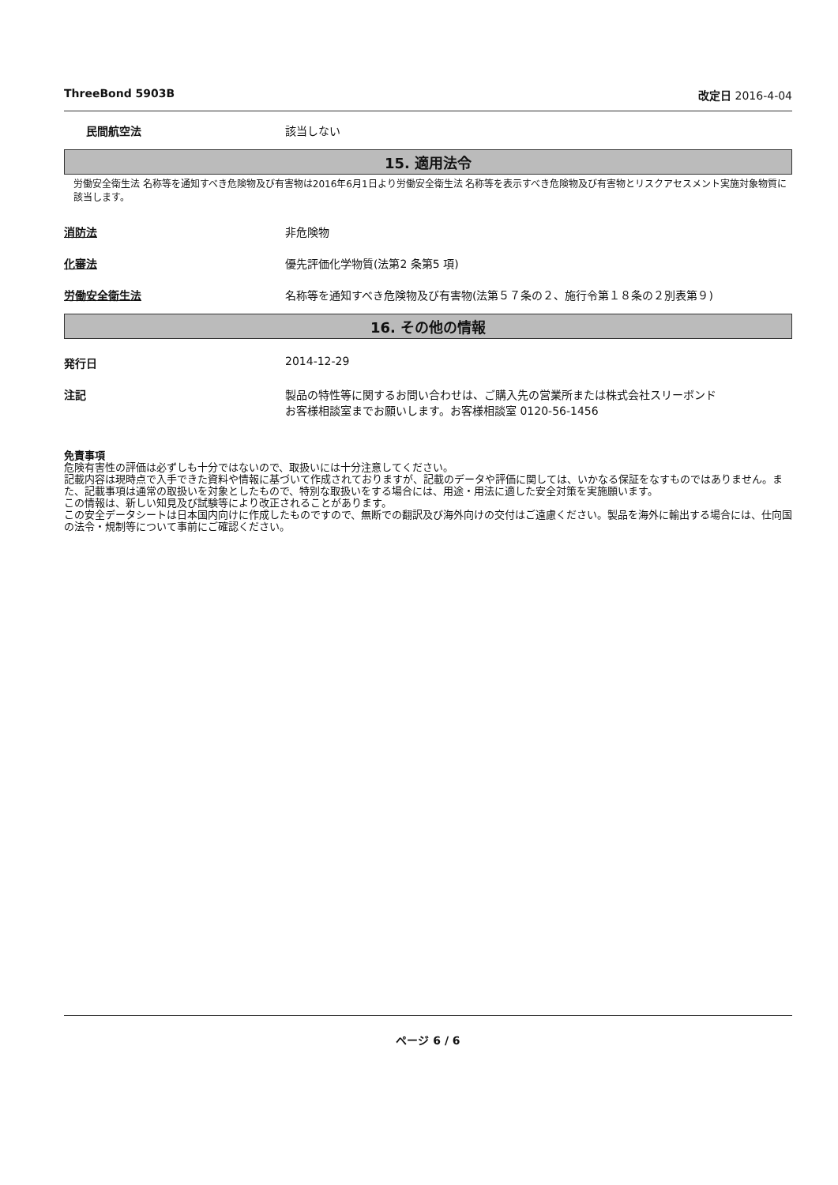ThreeBond 5903B 改定日 2016-4-04
民間航空法 該当しない
15. 適用法令
労働安全衛生法 名称等を通知すべき危険物及び有害物は2016年6月1日より労働安全衛生法 名称等を表示すべき危険物及び有害物とリスクアセスメント実施対象物質に該当します。
消防法 非危険物
化審法 優先評価化学物質(法第2 条第5 項)
労働安全衛生法 名称等を通知すべき危険物及び有害物(法第５７条の２、施行令第１８条の２別表第９)
16. その他の情報
発行日 2014-12-29
注記 製品の特性等に関するお問い合わせは、ご購入先の営業所または株式会社スリーボンド
お客様相談室までお願いします。お客様相談室 0120-56-1456
免責事項
危険有害性の評価は必ずしも十分ではないので、取扱いには十分注意してください。
記載内容は現時点で入手できた資料や情報に基づいて作成されておりますが、記載のデータや評価に関しては、いかなる保証をなすものではありません。また、記載事項は通常の取扱いを対象としたもので、特別な取扱いをする場合には、用途・用法に適した安全対策を実施願います。
この情報は、新しい知見及び試験等により改正されることがあります。
この安全データシートは日本国内向けに作成したものですので、無断での翻訳及び海外向けの交付はご遠慮ください。製品を海外に輸出する場合には、仕向国の法令・規制等について事前にご確認ください。
ページ 6 / 6